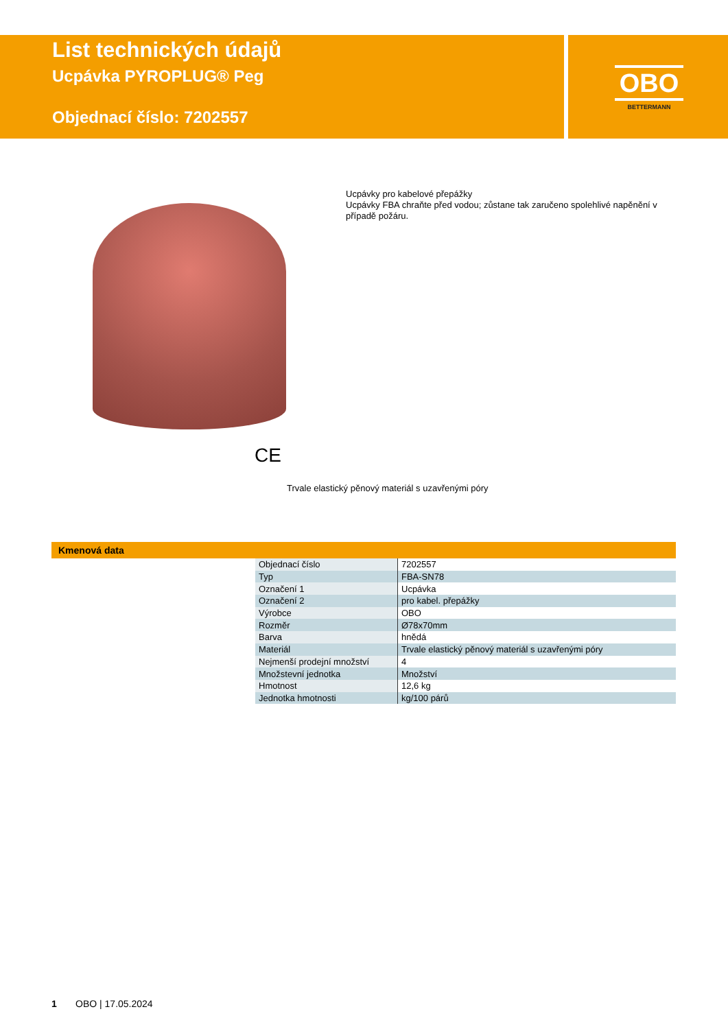List technických údajů
Ucpávka PYROPLUG® Peg
Objednací číslo: 7202557
OBO
BETTERMANN
Ucpávky pro kabelové přepážky
Ucpávky FBA chraňte před vodou; zůstane tak zaručeno spolehlivé napěnění v případě požáru.
CE
Trvale elastický pěnový materiál s uzavřenými póry
Kmenová data
| Objednací číslo | 7202557 |
| Typ | FBA-SN78 |
| Označení 1 | Ucpávka |
| Označení 2 | pro kabel. přepážky |
| Výrobce | OBO |
| Rozměr | Ø78x70mm |
| Barva | hnědá |
| Materiál | Trvale elastický pěnový materiál s uzavřenými póry |
| Nejmenší prodejní množství | 4 |
| Množstevní jednotka | Množství |
| Hmotnost | 12,6 kg |
| Jednotka hmotnosti | kg/100 párů |
1 OBO | 17.05.2024